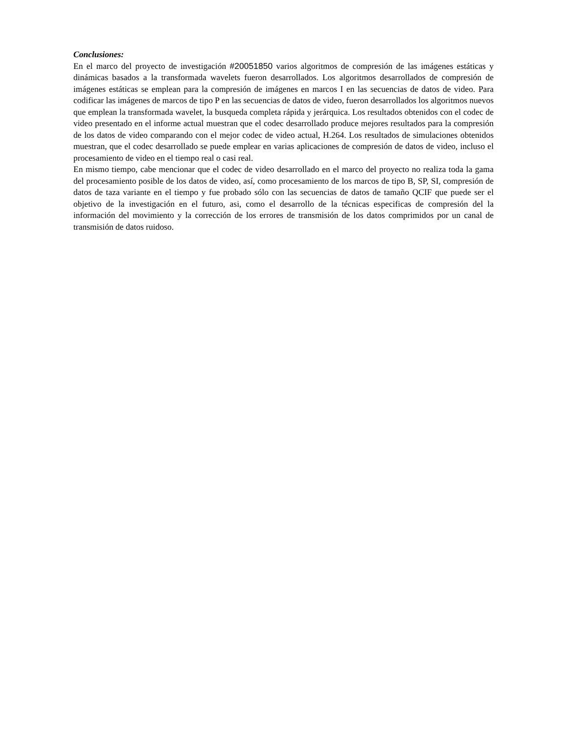Conclusiones:
En el marco del proyecto de investigación #20051850 varios algoritmos de compresión de las imágenes estáticas y dinámicas basados a la transformada wavelets fueron desarrollados. Los algoritmos desarrollados de compresión de imágenes estáticas se emplean para la compresión de imágenes en marcos I en las secuencias de datos de video. Para codificar las imágenes de marcos de tipo P en las secuencias de datos de video, fueron desarrollados los algoritmos nuevos que emplean la transformada wavelet, la busqueda completa rápida y jerárquica. Los resultados obtenidos con el codec de video presentado en el informe actual muestran que el codec desarrollado produce mejores resultados para la compresión de los datos de video comparando con el mejor codec de video actual, H.264. Los resultados de simulaciones obtenidos muestran, que el codec desarrollado se puede emplear en varias aplicaciones de compresión de datos de video, incluso el procesamiento de video en el tiempo real o casi real.
En mismo tiempo, cabe mencionar que el codec de video desarrollado en el marco del proyecto no realiza toda la gama del procesamiento posible de los datos de video, así, como procesamiento de los marcos de tipo B, SP, SI, compresión de datos de taza variante en el tiempo y fue probado sólo con las secuencias de datos de tamaño QCIF que puede ser el objetivo de la investigación en el futuro, asi, como el desarrollo de la técnicas especificas de compresión del la información del movimiento y la corrección de los errores de transmisión de los datos comprimidos por un canal de transmisión de datos ruidoso.